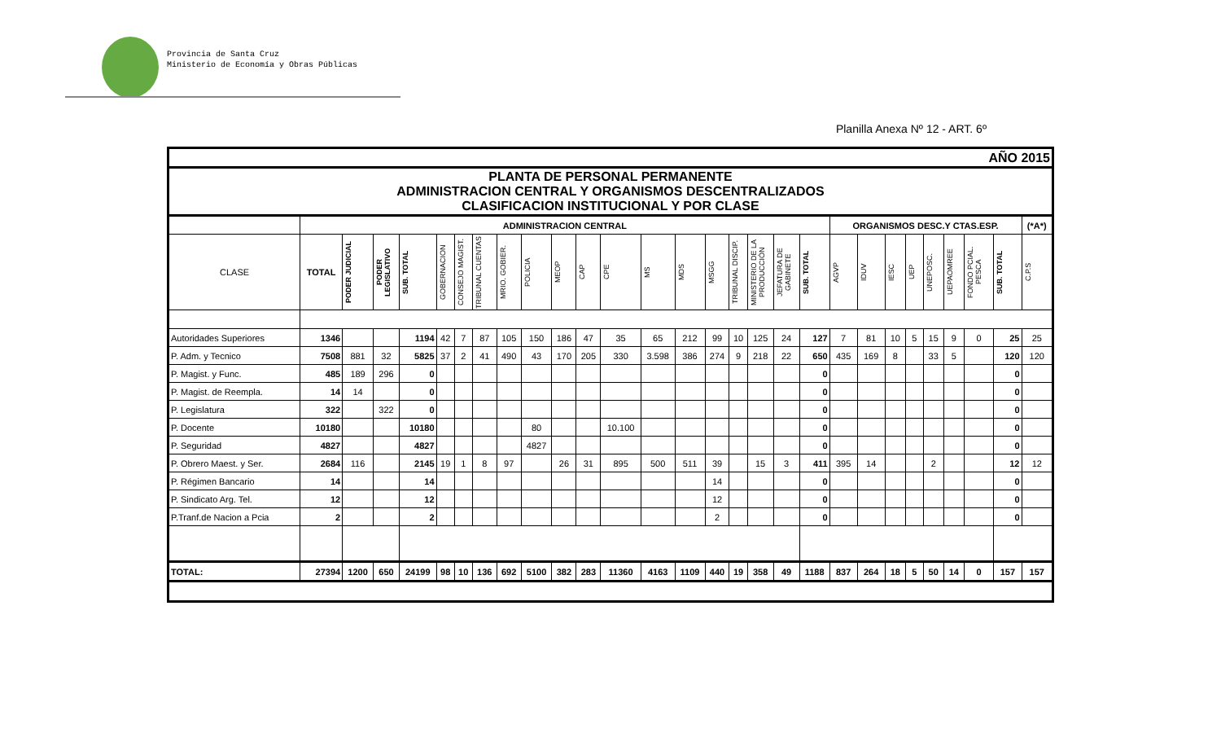Provincia de Santa Cruz
Ministerio de Economía y Obras Públicas
Planilla Anexa Nº 12 - ART. 6º
| AÑO 2015 | | | | | | | | | | | | | | | | | | | | | | | | | | | | |
| PLANTA DE PERSONAL PERMANENTE ADMINISTRACION CENTRAL Y ORGANISMOS DESCENTRALIZADOS CLASIFICACION INSTITUCIONAL Y POR CLASE | | | | | | | | | | | | | | | | | | | | | | | | | | | | |
| | ADMINISTRACION CENTRAL | | | | | | | | | | | | | | | | | | | ORGANISMOS DESC.Y CTAS.ESP. | | | | | | | | (*A*) |
| CLASE | TOTAL | PODER JUDICIAL | PODER LEGISLATIVO | SUB. TOTAL | GOBERNACION | CONSEJO MAGIST. | TRIBUNAL CUENTAS | MRIO. GOBIER. | POLICIA | MEOP | CAP | CPE | MS | MDS | MSGG | TRIBUNAL DISCIP. | MINISTERIO DE LA PRODUCCIÓN | JEFATURA DE GABINETE | SUB. TOTAL | AGVP | IDUV | IESC | UEP | UNEPOSC. | UEPAOMREE | FONDO PCIAL. PESCA | SUB. TOTAL | C.P.S |
| Autoridades Superiores | 1346 | | | 1194 | 42 | 7 | 87 | 105 | 150 | 186 | 47 | 35 | 65 | 212 | 99 | 10 | 125 | 24 | 127 | 7 | 81 | 10 | 5 | 15 | 9 | 0 | 25 | 25 |
| P. Adm. y Tecnico | 7508 | 881 | 32 | 5825 | 37 | 2 | 41 | 490 | 43 | 170 | 205 | 330 | 3.598 | 386 | 274 | 9 | 218 | 22 | 650 | 435 | 169 | 8 | | 33 | 5 | | 120 | 120 |
| P. Magist. y Func. | 485 | 189 | 296 | 0 | | | | | | | | | | | | | | | 0 | | | | | | | | 0 | |
| P. Magist. de Reempla. | 14 | 14 | | 0 | | | | | | | | | | | | | | | 0 | | | | | | | | 0 | |
| P. Legislatura | 322 | | 322 | 0 | | | | | | | | | | | | | | | 0 | | | | | | | | 0 | |
| P. Docente | 10180 | | | 10180 | | | | | 80 | | | 10.100 | | | | | | | 0 | | | | | | | | 0 | |
| P. Seguridad | 4827 | | | 4827 | | | | | 4827 | | | | | | | | | | 0 | | | | | | | | 0 | |
| P. Obrero Maest. y Ser. | 2684 | 116 | | 2145 | 19 | 1 | 8 | 97 | | 26 | 31 | 895 | 500 | 511 | 39 | | 15 | 3 | 411 | 395 | 14 | | | 2 | | | 12 | 12 |
| P. Régimen Bancario | 14 | | | 14 | | | | | | | | | | | 14 | | | | 0 | | | | | | | | 0 | |
| P. Sindicato Arg. Tel. | 12 | | | 12 | | | | | | | | | | | 12 | | | | 0 | | | | | | | | 0 | |
| P.Tranf.de Nacion a Pcia | 2 | | | 2 | | | | | | | | | | | 2 | | | | 0 | | | | | | | | 0 | |
| TOTAL: | 27394 | 1200 | 650 | 24199 | 98 | 10 | 136 | 692 | 5100 | 382 | 283 | 11360 | 4163 | 1109 | 440 | 19 | 358 | 49 | 1188 | 837 | 264 | 18 | 5 | 50 | 14 | 0 | 157 | 157 |